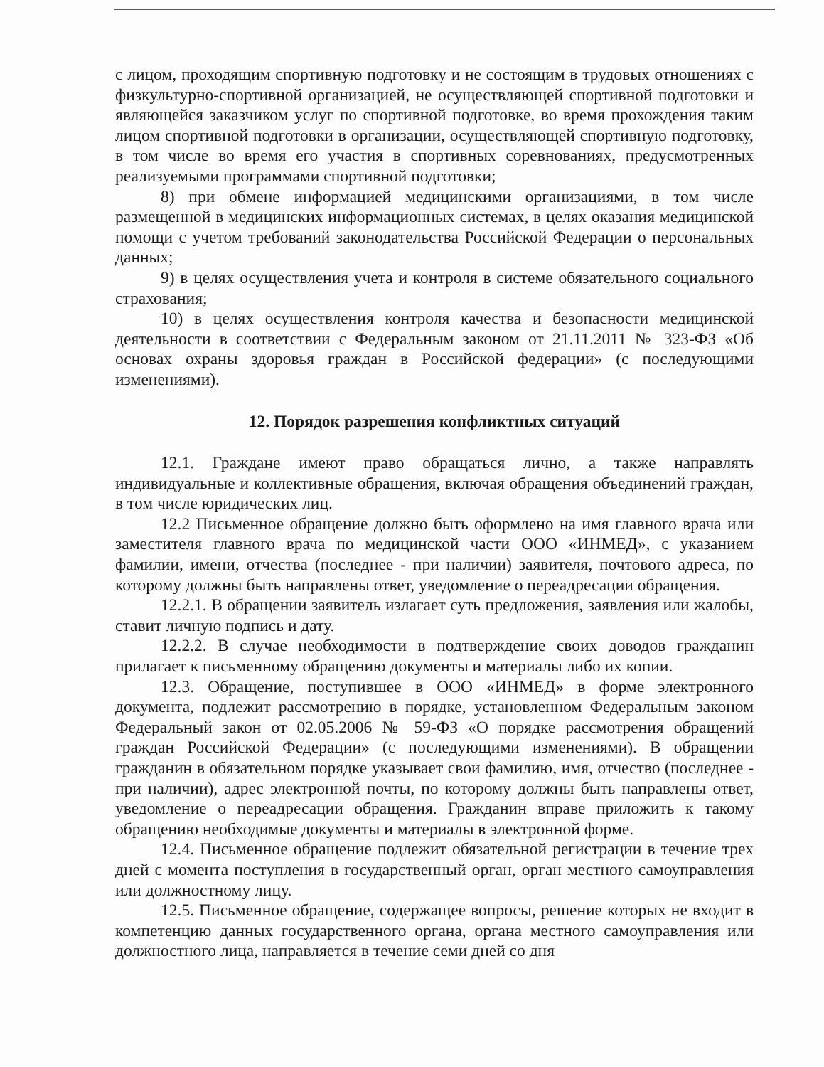с лицом, проходящим спортивную подготовку и не состоящим в трудовых отношениях с физкультурно-спортивной организацией, не осуществляющей спортивной подготовки и являющейся заказчиком услуг по спортивной подготовке, во время прохождения таким лицом спортивной подготовки в организации, осуществляющей спортивную подготовку, в том числе во время его участия в спортивных соревнованиях, предусмотренных реализуемыми программами спортивной подготовки;
8) при обмене информацией медицинскими организациями, в том числе размещенной в медицинских информационных системах, в целях оказания медицинской помощи с учетом требований законодательства Российской Федерации о персональных данных;
9) в целях осуществления учета и контроля в системе обязательного социального страхования;
10) в целях осуществления контроля качества и безопасности медицинской деятельности в соответствии с Федеральным законом от 21.11.2011 № 323-ФЗ «Об основах охраны здоровья граждан в Российской федерации» (с последующими изменениями).
12. Порядок разрешения конфликтных ситуаций
12.1. Граждане имеют право обращаться лично, а также направлять индивидуальные и коллективные обращения, включая обращения объединений граждан, в том числе юридических лиц.
12.2 Письменное обращение должно быть оформлено на имя главного врача или заместителя главного врача по медицинской части ООО «ИНМЕД», с указанием фамилии, имени, отчества (последнее - при наличии) заявителя, почтового адреса, по которому должны быть направлены ответ, уведомление о переадресации обращения.
12.2.1. В обращении заявитель излагает суть предложения, заявления или жалобы, ставит личную подпись и дату.
12.2.2. В случае необходимости в подтверждение своих доводов гражданин прилагает к письменному обращению документы и материалы либо их копии.
12.3. Обращение, поступившее в ООО «ИНМЕД» в форме электронного документа, подлежит рассмотрению в порядке, установленном Федеральным законом Федеральный закон от 02.05.2006 № 59-ФЗ «О порядке рассмотрения обращений граждан Российской Федерации» (с последующими изменениями). В обращении гражданин в обязательном порядке указывает свои фамилию, имя, отчество (последнее - при наличии), адрес электронной почты, по которому должны быть направлены ответ, уведомление о переадресации обращения. Гражданин вправе приложить к такому обращению необходимые документы и материалы в электронной форме.
12.4. Письменное обращение подлежит обязательной регистрации в течение трех дней с момента поступления в государственный орган, орган местного самоуправления или должностному лицу.
12.5. Письменное обращение, содержащее вопросы, решение которых не входит в компетенцию данных государственного органа, органа местного самоуправления или должностного лица, направляется в течение семи дней со дня